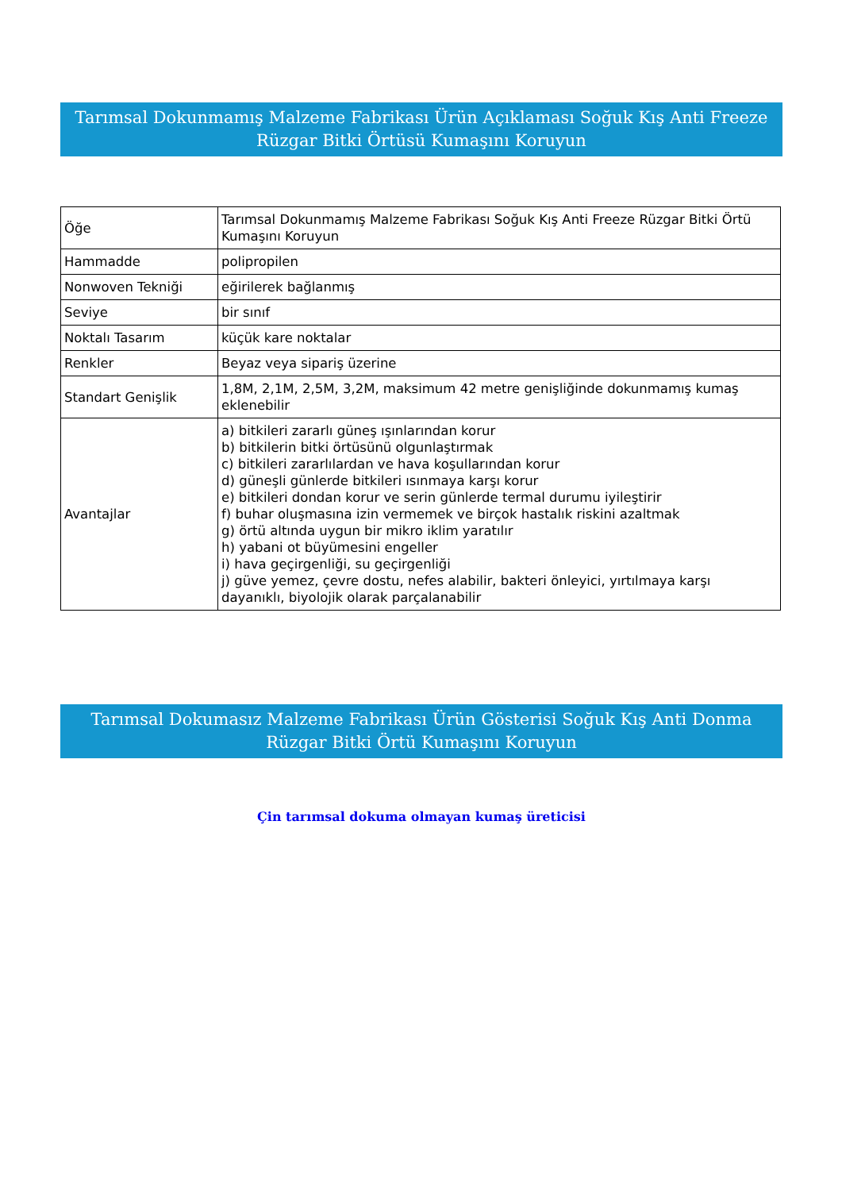Tarımsal Dokunmamış Malzeme Fabrikası Ürün Açıklaması Soğuk Kış Anti Freeze Rüzgar Bitki Örtüsü Kumaşını Koruyun
| Öğe | Tarımsal Dokunmamış Malzeme Fabrikası Soğuk Kış Anti Freeze Rüzgar Bitki Örtü Kumaşını Koruyun |
| Hammadde | polipropilen |
| Nonwoven Tekniği | eğirilerek bağlanmış |
| Seviye | bir sınıf |
| Noktalı Tasarım | küçük kare noktalar |
| Renkler | Beyaz veya sipariş üzerine |
| Standart Genişlik | 1,8M, 2,1M, 2,5M, 3,2M, maksimum 42 metre genişliğinde dokunmamış kumaş eklenebilir |
| Avantajlar | a) bitkileri zararlı güneş ışınlarından korur b) bitkilerin bitki örtüsünü olgunlaştırmak c) bitkileri zararlılardan ve hava koşullarından korur d) güneşli günlerde bitkileri ısınmaya karşı korur e) bitkileri dondan korur ve serin günlerde termal durumu iyileştirir f) buhar oluşmasına izin vermemek ve birçok hastalık riskini azaltmak g) örtü altında uygun bir mikro iklim yaratılır h) yabani ot büyümesini engeller i) hava geçirgenliği, su geçirgenliği j) güve yemez, çevre dostu, nefes alabilir, bakteri önleyici, yırtılmaya karşı dayanıklı, biyolojik olarak parçalanabilir |
Tarımsal Dokumasız Malzeme Fabrikası Ürün Gösterisi Soğuk Kış Anti Donma Rüzgar Bitki Örtü Kumaşını Koruyun
Çin tarımsal dokuma olmayan kumaş üreticisi